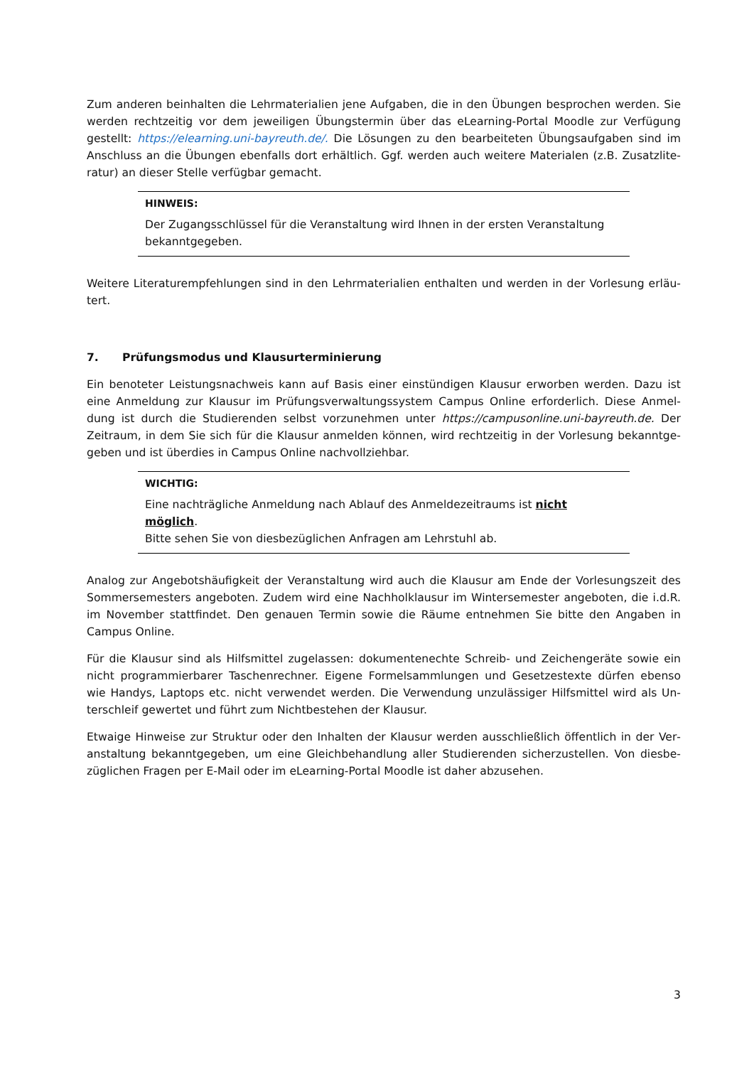Zum anderen beinhalten die Lehrmaterialien jene Aufgaben, die in den Übungen besprochen werden. Sie werden rechtzeitig vor dem jeweiligen Übungstermin über das eLearning-Portal Moodle zur Verfügung gestellt: https://elearning.uni-bayreuth.de/. Die Lösungen zu den bearbeiteten Übungsaufgaben sind im Anschluss an die Übungen ebenfalls dort erhältlich. Ggf. werden auch weitere Materialen (z.B. Zusatzlite­ratur) an dieser Stelle verfügbar gemacht.
HINWEIS:
Der Zugangsschlüssel für die Veranstaltung wird Ihnen in der ersten Veranstaltung bekanntgegeben.
Weitere Literaturempfehlungen sind in den Lehrmaterialien enthalten und werden in der Vorlesung erläu­tert.
7. Prüfungsmodus und Klausurterminierung
Ein benoteter Leistungsnachweis kann auf Basis einer einstündigen Klausur erworben werden. Dazu ist eine Anmeldung zur Klausur im Prüfungsverwaltungssystem Campus Online erforderlich. Diese Anmel­dung ist durch die Studierenden selbst vorzunehmen unter https://campusonline.uni-bayreuth.de. Der Zeitraum, in dem Sie sich für die Klausur anmelden können, wird rechtzeitig in der Vorlesung bekanntge­geben und ist überdies in Campus Online nachvollziehbar.
WICHTIG:
Eine nachträgliche Anmeldung nach Ablauf des Anmeldezeitraums ist nicht möglich.
Bitte sehen Sie von diesbezüglichen Anfragen am Lehrstuhl ab.
Analog zur Angebotshäufigkeit der Veranstaltung wird auch die Klausur am Ende der Vorlesungszeit des Sommersemesters angeboten. Zudem wird eine Nachholklausur im Wintersemester angeboten, die i.d.R. im November stattfindet. Den genauen Termin sowie die Räume entnehmen Sie bitte den Angaben in Campus Online.
Für die Klausur sind als Hilfsmittel zugelassen: dokumentenechte Schreib- und Zeichengeräte sowie ein nicht programmierbarer Taschenrechner. Eigene Formelsammlungen und Gesetzestexte dürfen ebenso wie Handys, Laptops etc. nicht verwendet werden. Die Verwendung unzulässiger Hilfsmittel wird als Un­terschleif gewertet und führt zum Nichtbestehen der Klausur.
Etwaige Hinweise zur Struktur oder den Inhalten der Klausur werden ausschließlich öffentlich in der Ver­anstaltung bekanntgegeben, um eine Gleichbehandlung aller Studierenden sicherzustellen. Von diesbe­züglichen Fragen per E-Mail oder im eLearning-Portal Moodle ist daher abzusehen.
3